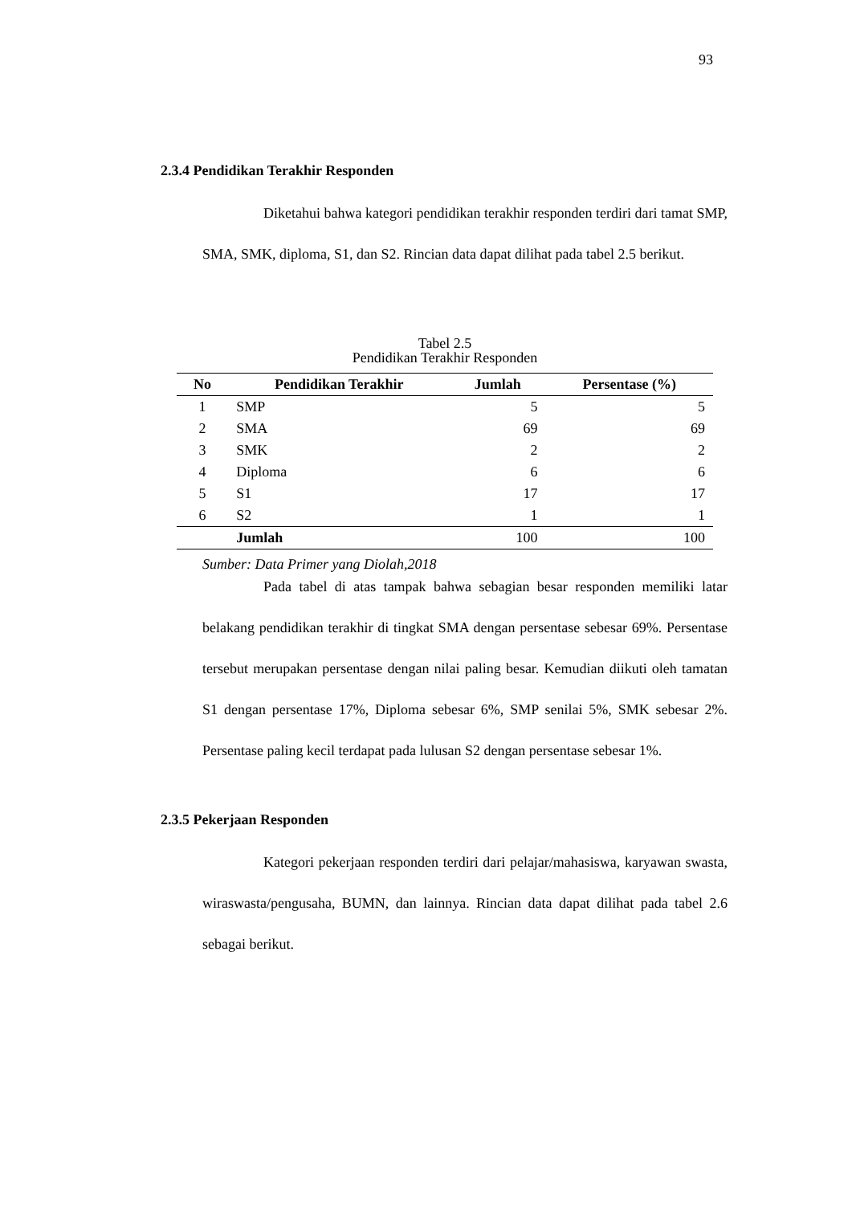93
2.3.4 Pendidikan Terakhir Responden
Diketahui bahwa kategori pendidikan terakhir responden terdiri dari tamat SMP, SMA, SMK, diploma, S1, dan S2. Rincian data dapat dilihat pada tabel 2.5 berikut.
Tabel 2.5
Pendidikan Terakhir Responden
| No | Pendidikan Terakhir | Jumlah | Persentase (%) |
| --- | --- | --- | --- |
| 1 | SMP | 5 | 5 |
| 2 | SMA | 69 | 69 |
| 3 | SMK | 2 | 2 |
| 4 | Diploma | 6 | 6 |
| 5 | S1 | 17 | 17 |
| 6 | S2 | 1 | 1 |
| | Jumlah | 100 | 100 |
Sumber: Data Primer yang Diolah,2018
Pada tabel di atas tampak bahwa sebagian besar responden memiliki latar belakang pendidikan terakhir di tingkat SMA dengan persentase sebesar 69%. Persentase tersebut merupakan persentase dengan nilai paling besar. Kemudian diikuti oleh tamatan S1 dengan persentase 17%, Diploma sebesar 6%, SMP senilai 5%, SMK sebesar 2%. Persentase paling kecil terdapat pada lulusan S2 dengan persentase sebesar 1%.
2.3.5 Pekerjaan Responden
Kategori pekerjaan responden terdiri dari pelajar/mahasiswa, karyawan swasta, wiraswasta/pengusaha, BUMN, dan lainnya. Rincian data dapat dilihat pada tabel 2.6 sebagai berikut.